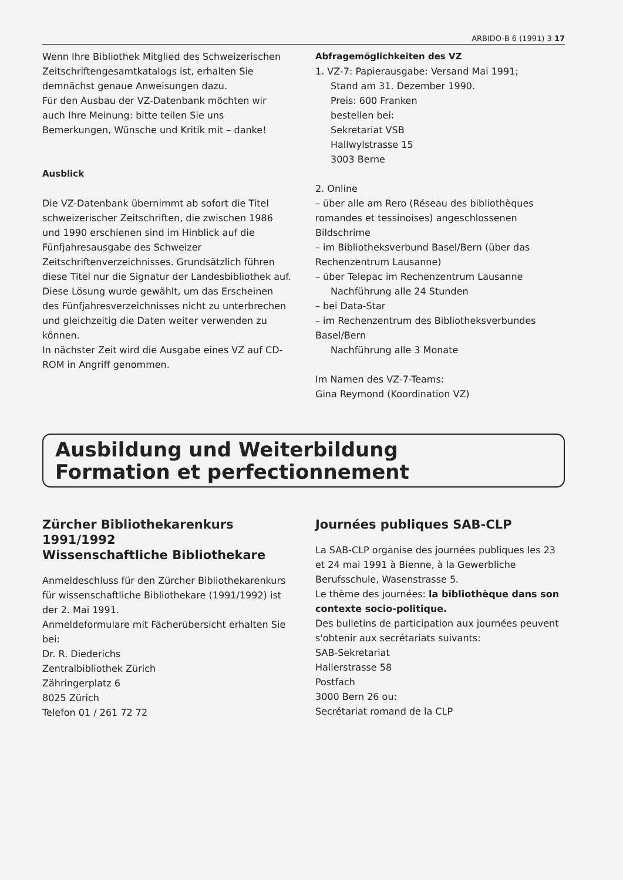ARBIDO-B 6 (1991) 3 17
Wenn Ihre Bibliothek Mitglied des Schweizerischen Zeitschriftengesamtkatalogs ist, erhalten Sie demnächst genaue Anweisungen dazu.
Für den Ausbau der VZ-Datenbank möchten wir auch Ihre Meinung: bitte teilen Sie uns Bemerkungen, Wünsche und Kritik mit – danke!
Ausblick
Die VZ-Datenbank übernimmt ab sofort die Titel schweizerischer Zeitschriften, die zwischen 1986 und 1990 erschienen sind im Hinblick auf die Fünfjahresausgabe des Schweizer Zeitschriftenverzeichnisses. Grundsätzlich führen diese Titel nur die Signatur der Landesbibliothek auf. Diese Lösung wurde gewählt, um das Erscheinen des Fünfjahresverzeichnisses nicht zu unterbrechen und gleichzeitig die Daten weiter verwenden zu können.
In nächster Zeit wird die Ausgabe eines VZ auf CD-ROM in Angriff genommen.
Abfragemöglichkeiten des VZ
1. VZ-7: Papierausgabe: Versand Mai 1991;
Stand am 31. Dezember 1990.
Preis: 600 Franken
bestellen bei:
Sekretariat VSB
Hallwylstrasse 15
3003 Berne
2. Online
– über alle am Rero (Réseau des bibliothèques romandes et tessinoises) angeschlossenen Bildschrime
– im Bibliotheksverbund Basel/Bern (über das Rechenzentrum Lausanne)
– über Telepac im Rechenzentrum Lausanne
Nachführung alle 24 Stunden
– bei Data-Star
– im Rechenzentrum des Bibliotheksverbundes Basel/Bern
Nachführung alle 3 Monate
Im Namen des VZ-7-Teams:
Gina Reymond (Koordination VZ)
Ausbildung und Weiterbildung
Formation et perfectionnement
Zürcher Bibliothekarenkurs 1991/1992
Wissenschaftliche Bibliothekare
Anmeldeschluss für den Zürcher Bibliothekarenkurs für wissenschaftliche Bibliothekare (1991/1992) ist der 2. Mai 1991.
Anmeldeformulare mit Fächerübersicht erhalten Sie bei:
Dr. R. Diederichs
Zentralbibliothek Zürich
Zähringerplatz 6
8025 Zürich
Telefon 01 / 261 72 72
Journées publiques SAB-CLP
La SAB-CLP organise des journées publiques les 23 et 24 mai 1991 à Bienne, à la Gewerbliche Berufsschule, Wasenstrasse 5.
Le thème des journées: la bibliothèque dans son contexte socio-politique.
Des bulletins de participation aux journées peuvent s'obtenir aux secrétariats suivants:
SAB-Sekretariat
Hallerstrasse 58
Postfach
3000 Bern 26 ou:
Secrétariat romand de la CLP